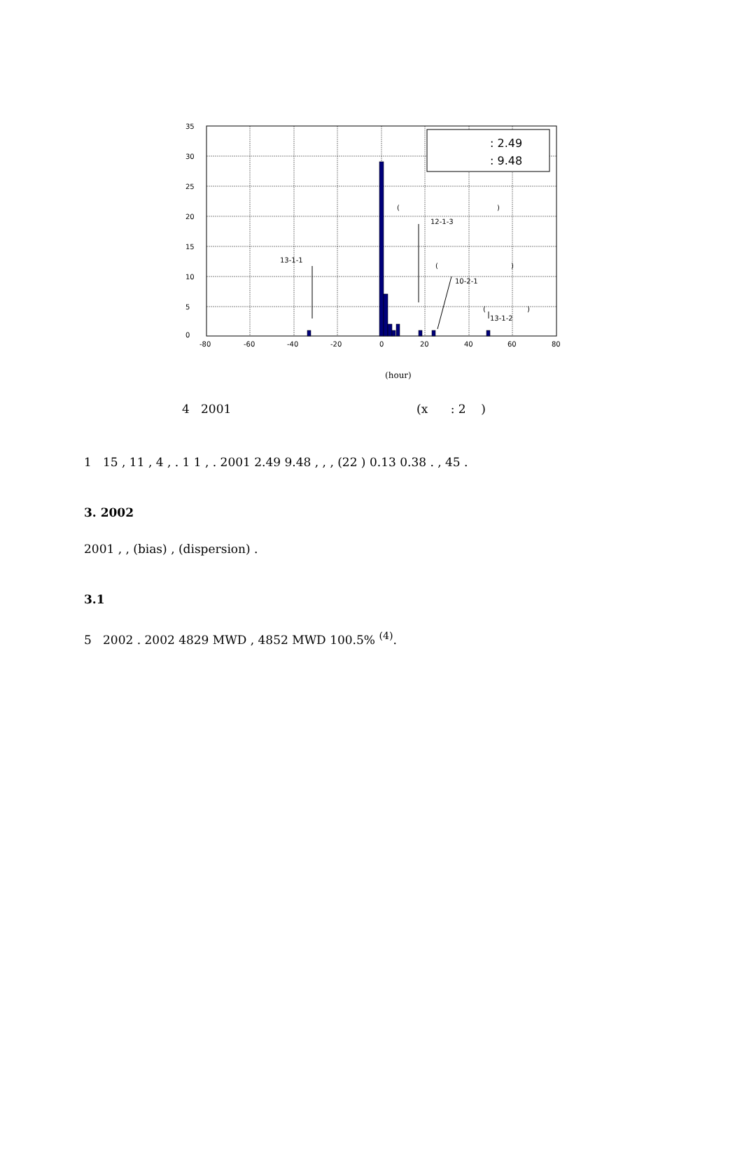: 2.49
: 9.48
35
30
25
20
15
10
5
0
-80
-60
-40
-20
0
20
40
60
80
(
)
12-1-3
13-1-1
(
)
10-2-1
(
)
13-1-2
(hour)
4 2001 (x : 2 )
1 15 , 11 , 4 , . 1 1 , . 2001 2.49 9.48 , , , (22 ) 0.13 0.38 . , 45 .
3. 2002
2001 , , (bias) , (dispersion) .
3.1
5 2002 . 2002 4829 MWD , 4852 MWD 100.5% <sup>(4)</sup>.